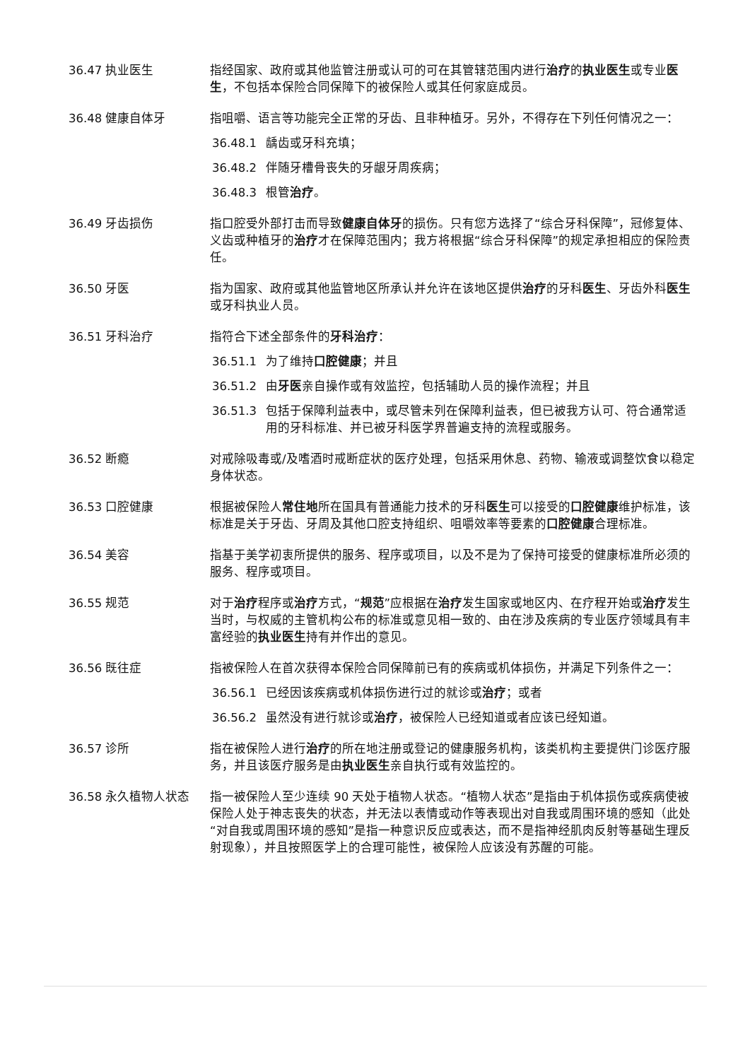36.47 执业医生 指经国家、政府或其他监管注册或认可的可在其管辖范围内进行治疗的执业医生或专业医生，不包括本保险合同保障下的被保险人或其任何家庭成员。
36.48 健康自体牙 指咀嚼、语言等功能完全正常的牙齿、且非种植牙。另外，不得存在下列任何情况之一：
36.48.1 龋齿或牙科充填；
36.48.2 伴随牙槽骨丧失的牙龈牙周疾病；
36.48.3 根管治疗。
36.49 牙齿损伤 指口腔受外部打击而导致健康自体牙的损伤。只有您方选择了“综合牙科保障”，冠修复体、义齿或种植牙的治疗才在保障范围内；我方将根据“综合牙科保障”的规定承担相应的保险责任。
36.50 牙医 指为国家、政府或其他监管地区所承认并允许在该地区提供治疗的牙科医生、牙齿外科医生或牙科执业人员。
36.51 牙科治疗 指符合下述全部条件的牙科治疗：
36.51.1 为了维持口腔健康；并且
36.51.2 由牙医亲自操作或有效监控，包括辅助人员的操作流程；并且
36.51.3 包括于保障利益表中，或尽管未列在保障利益表，但已被我方认可、符合通常适用的牙科标准、并已被牙科医学界普遍支持的流程或服务。
36.52 断瘾 对戒除吸毒或/及嗜酒时戒断症状的医疗处理，包括采用休息、药物、输液或调整饮食以稳定身体状态。
36.53 口腔健康 根据被保险人常住地所在国具有普通能力技术的牙科医生可以接受的口腔健康维护标准，该标准是关于牙齿、牙周及其他口腔支持组织、咀嚼效率等要素的口腔健康合理标准。
36.54 美容 指基于美学初衷所提供的服务、程序或项目，以及不是为了保持可接受的健康标准所必须的服务、程序或项目。
36.55 规范 对于治疗程序或治疗方式，“规范”应根据在治疗发生国家或地区内、在疗程开始或治疗发生当时，与权威的主管机构公布的标准或意见相一致的、由在涉及疾病的专业医疗领域具有丰富经验的执业医生持有并作出的意见。
36.56 既往症 指被保险人在首次获得本保险合同保障前已有的疾病或机体损伤，并满足下列条件之一：
36.56.1 已经因该疾病或机体损伤进行过的就诊或治疗；或者
36.56.2 虽然没有进行就诊或治疗，被保险人已经知道或者应该已经知道。
36.57 诊所 指在被保险人进行治疗的所在地注册或登记的健康服务机构，该类机构主要提供门诊医疗服务，并且该医疗服务是由执业医生亲自执行或有效监控的。
36.58 永久植物人状态 指一被保险人至少连续 90 天处于植物人状态。“植物人状态”是指由于机体损伤或疾病使被保险人处于神志丧失的状态，并无法以表情或动作等表现出对自我或周围环境的感知（此处“对自我或周围环境的感知”是指一种意识反应或表达，而不是指神经肌肉反射等基础生理反射现象），并且按照医学上的合理可能性，被保险人应该没有苏醒的可能。